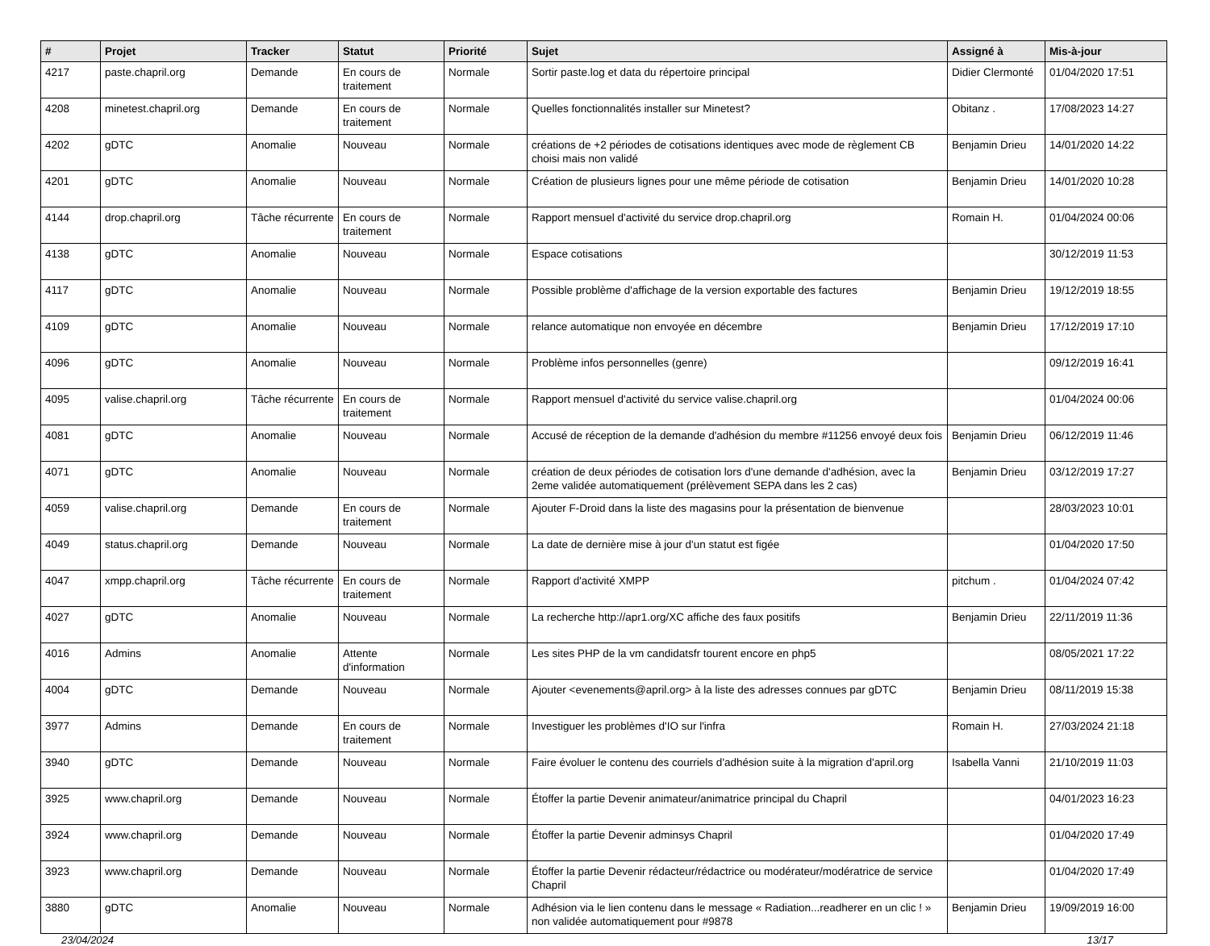| # | Projet | Tracker | Statut | Priorité | Sujet | Assigné à | Mis-à-jour |
| --- | --- | --- | --- | --- | --- | --- | --- |
| 4217 | paste.chapril.org | Demande | En cours de traitement | Normale | Sortir paste.log et data du répertoire principal | Didier Clermonté | 01/04/2020 17:51 |
| 4208 | minetest.chapril.org | Demande | En cours de traitement | Normale | Quelles fonctionnalités installer sur Minetest? | Obitanz . | 17/08/2023 14:27 |
| 4202 | gDTC | Anomalie | Nouveau | Normale | créations de +2 périodes de cotisations identiques avec mode de règlement CB choisi mais non validé | Benjamin Drieu | 14/01/2020 14:22 |
| 4201 | gDTC | Anomalie | Nouveau | Normale | Création de plusieurs lignes pour une même période de cotisation | Benjamin Drieu | 14/01/2020 10:28 |
| 4144 | drop.chapril.org | Tâche récurrente | En cours de traitement | Normale | Rapport mensuel d'activité du service drop.chapril.org | Romain H. | 01/04/2024 00:06 |
| 4138 | gDTC | Anomalie | Nouveau | Normale | Espace cotisations | | 30/12/2019 11:53 |
| 4117 | gDTC | Anomalie | Nouveau | Normale | Possible problème d'affichage de la version exportable des factures | Benjamin Drieu | 19/12/2019 18:55 |
| 4109 | gDTC | Anomalie | Nouveau | Normale | relance automatique non envoyée en décembre | Benjamin Drieu | 17/12/2019 17:10 |
| 4096 | gDTC | Anomalie | Nouveau | Normale | Problème infos personnelles (genre) | | 09/12/2019 16:41 |
| 4095 | valise.chapril.org | Tâche récurrente | En cours de traitement | Normale | Rapport mensuel d'activité du service valise.chapril.org | | 01/04/2024 00:06 |
| 4081 | gDTC | Anomalie | Nouveau | Normale | Accusé de réception de la demande d'adhésion du membre #11256 envoyé deux fois | Benjamin Drieu | 06/12/2019 11:46 |
| 4071 | gDTC | Anomalie | Nouveau | Normale | création de deux périodes de cotisation lors d'une demande d'adhésion, avec la 2eme validée automatiquement (prélèvement SEPA dans les 2 cas) | Benjamin Drieu | 03/12/2019 17:27 |
| 4059 | valise.chapril.org | Demande | En cours de traitement | Normale | Ajouter F-Droid dans la liste des magasins pour la présentation de bienvenue | | 28/03/2023 10:01 |
| 4049 | status.chapril.org | Demande | Nouveau | Normale | La date de dernière mise à jour d'un statut est figée | | 01/04/2020 17:50 |
| 4047 | xmpp.chapril.org | Tâche récurrente | En cours de traitement | Normale | Rapport d'activité XMPP | pitchum . | 01/04/2024 07:42 |
| 4027 | gDTC | Anomalie | Nouveau | Normale | La recherche http://apr1.org/XC affiche des faux positifs | Benjamin Drieu | 22/11/2019 11:36 |
| 4016 | Admins | Anomalie | Attente d'information | Normale | Les sites PHP de la vm candidatsfr tourent encore en php5 | | 08/05/2021 17:22 |
| 4004 | gDTC | Demande | Nouveau | Normale | Ajouter <evenements@april.org> à la liste des adresses connues par gDTC | Benjamin Drieu | 08/11/2019 15:38 |
| 3977 | Admins | Demande | En cours de traitement | Normale | Investiguer les problèmes d'IO sur l'infra | Romain H. | 27/03/2024 21:18 |
| 3940 | gDTC | Demande | Nouveau | Normale | Faire évoluer le contenu des courriels d'adhésion suite à la migration d'april.org | Isabella Vanni | 21/10/2019 11:03 |
| 3925 | www.chapril.org | Demande | Nouveau | Normale | Étoffer la partie Devenir animateur/animatrice principal du Chapril | | 04/01/2023 16:23 |
| 3924 | www.chapril.org | Demande | Nouveau | Normale | Étoffer la partie Devenir adminsys Chapril | | 01/04/2020 17:49 |
| 3923 | www.chapril.org | Demande | Nouveau | Normale | Étoffer la partie Devenir rédacteur/rédactrice ou modérateur/modératrice de service Chapril | | 01/04/2020 17:49 |
| 3880 | gDTC | Anomalie | Nouveau | Normale | Adhésion via le lien contenu dans le message « Radiation...readherer en un clic ! » non validée automatiquement pour #9878 | Benjamin Drieu | 19/09/2019 16:00 |
23/04/2024 13/17